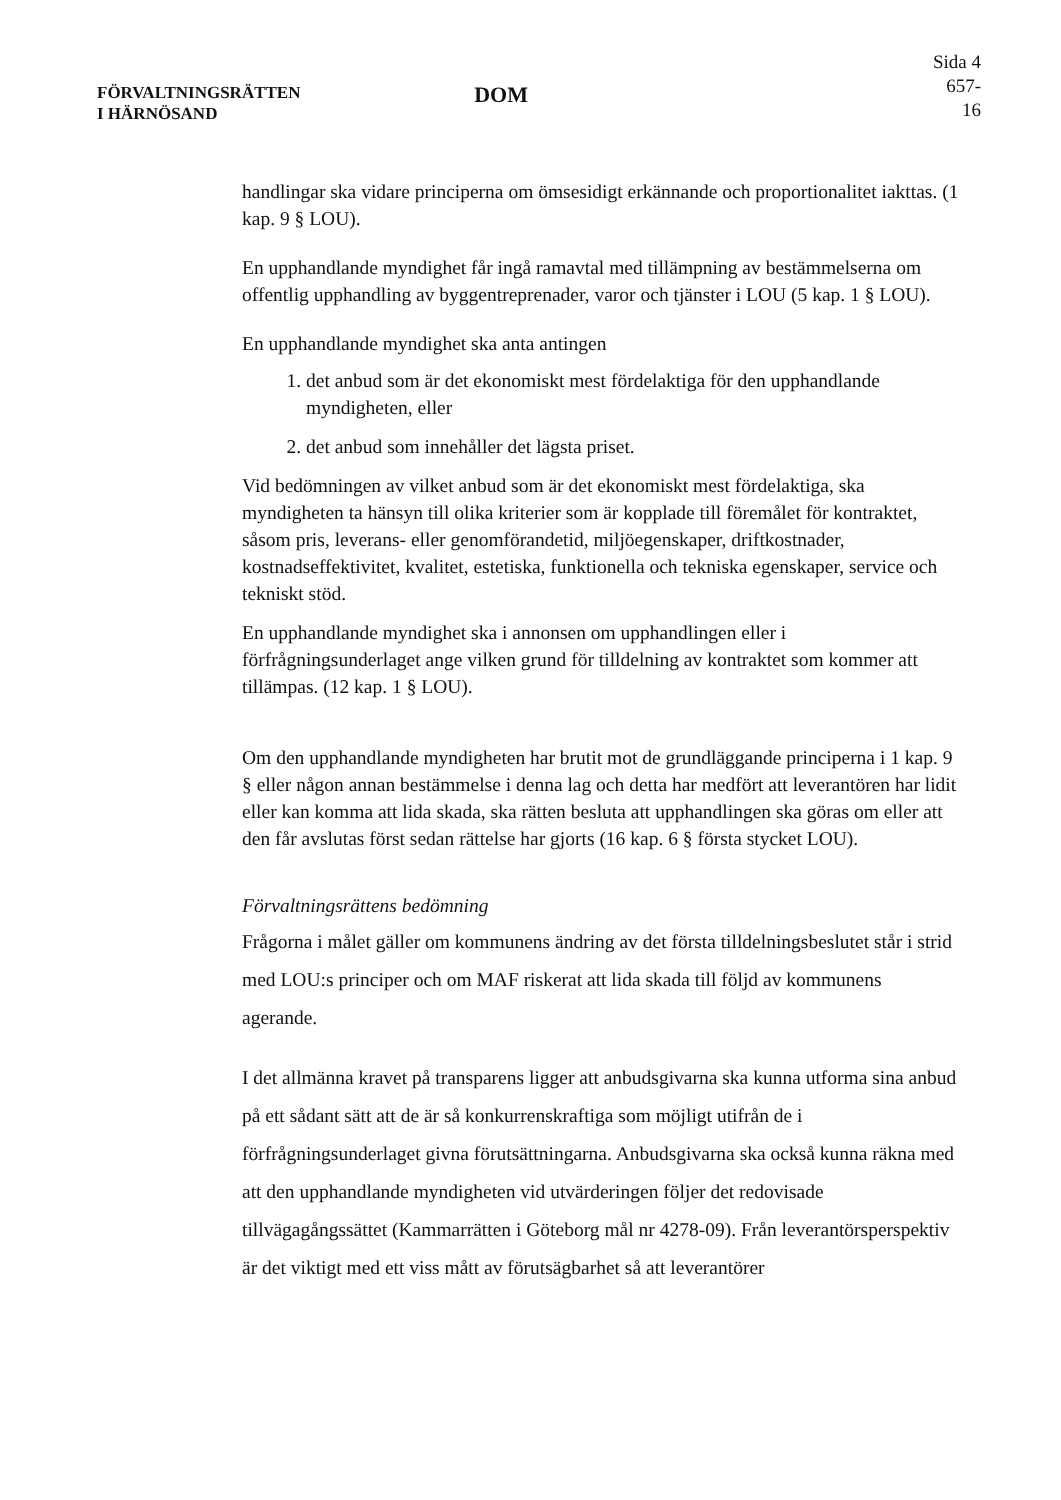FÖRVALTNINGSRÄTTEN
I HÄRNÖSAND
DOM
Sida 4
657-16
handlingar ska vidare principerna om ömsesidigt erkännande och proportionalitet iakttas. (1 kap. 9 § LOU).
En upphandlande myndighet får ingå ramavtal med tillämpning av bestämmelserna om offentlig upphandling av byggentreprenader, varor och tjänster i LOU (5 kap. 1 § LOU).
En upphandlande myndighet ska anta antingen
1. det anbud som är det ekonomiskt mest fördelaktiga för den upphandlande myndigheten, eller
2. det anbud som innehåller det lägsta priset.
Vid bedömningen av vilket anbud som är det ekonomiskt mest fördelaktiga, ska myndigheten ta hänsyn till olika kriterier som är kopplade till föremålet för kontraktet, såsom pris, leverans- eller genomförandetid, miljöegenskaper, driftkostnader, kostnadseffektivitet, kvalitet, estetiska, funktionella och tekniska egenskaper, service och tekniskt stöd.
En upphandlande myndighet ska i annonsen om upphandlingen eller i förfrågningsunderlaget ange vilken grund för tilldelning av kontraktet som kommer att tillämpas. (12 kap. 1 § LOU).
Om den upphandlande myndigheten har brutit mot de grundläggande principerna i 1 kap. 9 § eller någon annan bestämmelse i denna lag och detta har medfört att leverantören har lidit eller kan komma att lida skada, ska rätten besluta att upphandlingen ska göras om eller att den får avslutas först sedan rättelse har gjorts (16 kap. 6 § första stycket LOU).
Förvaltningsrättens bedömning
Frågorna i målet gäller om kommunens ändring av det första tilldelningsbeslutet står i strid med LOU:s principer och om MAF riskerat att lida skada till följd av kommunens agerande.
I det allmänna kravet på transparens ligger att anbudsgivarna ska kunna utforma sina anbud på ett sådant sätt att de är så konkurrenskraftiga som möjligt utifrån de i förfrågningsunderlaget givna förutsättningarna. Anbudsgivarna ska också kunna räkna med att den upphandlande myndigheten vid utvärderingen följer det redovisade tillvägagångssättet (Kammarrätten i Göteborg mål nr 4278-09). Från leverantörsperspektiv är det viktigt med ett viss mått av förutsägbarhet så att leverantörer